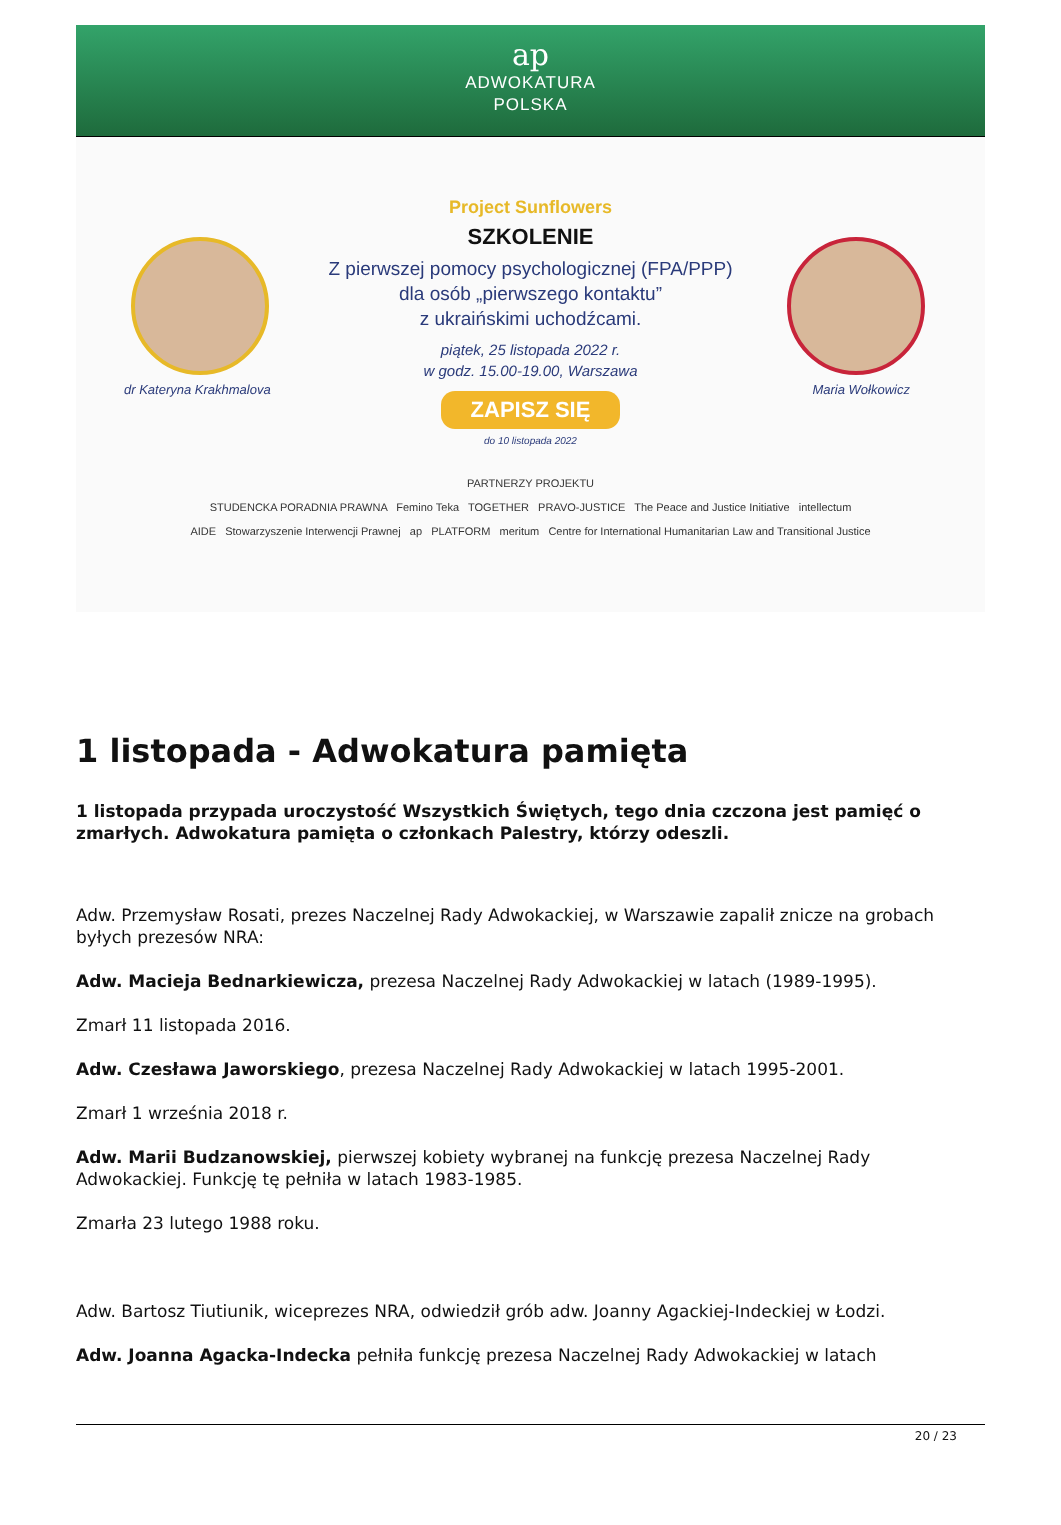ap
ADWOKATURA
POLSKA
dr Kateryna Krakhmalova Maria Wołkowicz
Project Sunflowers
SZKOLENIE
Z pierwszej pomocy psychologicznej (FPA/PPP)
dla osób „pierwszego kontaktu”
z ukraińskimi uchodźcami.
piątek, 25 listopada 2022 r.
w godz. 15.00-19.00, Warszawa
ZAPISZ SIĘ
do 10 listopada 2022
PARTNERZY PROJEKTU
STUDENCKA PORADNIA PRAWNA Femino Teka TOGETHER PRAVO-JUSTICE The Peace and Justice Initiative intellectum
AIDE Stowarzyszenie Interwencji Prawnej ap PLATFORM meritum Centre for International Humanitarian Law and Transitional Justice
1 listopada - Adwokatura pamięta
1 listopada przypada uroczystość Wszystkich Świętych, tego dnia czczona jest pamięć o zmarłych. Adwokatura pamięta o członkach Palestry, którzy odeszli.
Adw. Przemysław Rosati, prezes Naczelnej Rady Adwokackiej, w Warszawie zapalił znicze na grobach byłych prezesów NRA:
Adw. Macieja Bednarkiewicza, prezesa Naczelnej Rady Adwokackiej w latach (1989-1995).
Zmarł 11 listopada 2016.
Adw. Czesława Jaworskiego, prezesa Naczelnej Rady Adwokackiej w latach 1995-2001.
Zmarł 1 września 2018 r.
Adw. Marii Budzanowskiej, pierwszej kobiety wybranej na funkcję prezesa Naczelnej Rady Adwokackiej. Funkcję tę pełniła w latach 1983-1985.
Zmarła 23 lutego 1988 roku.
Adw. Bartosz Tiutiunik, wiceprezes NRA, odwiedził grób adw. Joanny Agackiej-Indeckiej w Łodzi.
Adw. Joanna Agacka-Indecka pełniła funkcję prezesa Naczelnej Rady Adwokackiej w latach
20 / 23